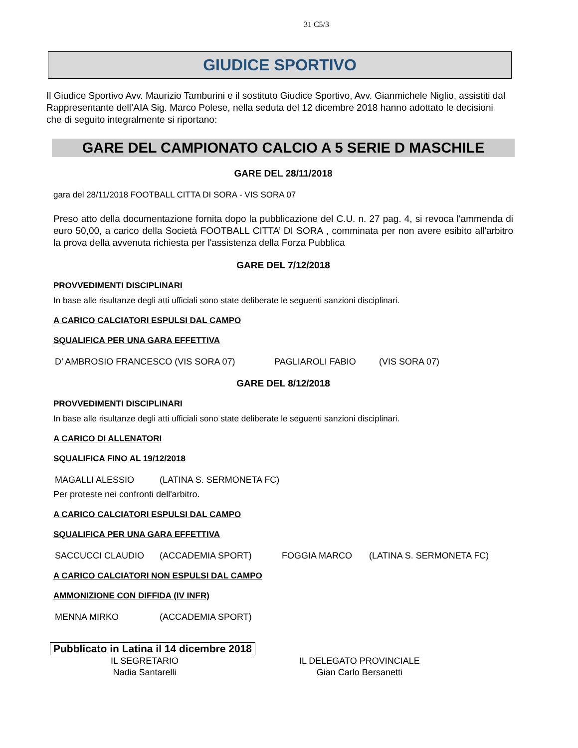31 C5/3
GIUDICE SPORTIVO
Il Giudice Sportivo Avv. Maurizio Tamburini e il sostituto Giudice Sportivo, Avv. Gianmichele Niglio, assistiti dal Rappresentante dell’AIA Sig. Marco Polese, nella seduta del 12 dicembre 2018 hanno adottato le decisioni che di seguito integralmente si riportano:
GARE DEL CAMPIONATO CALCIO A 5 SERIE D MASCHILE
GARE DEL 28/11/2018
gara del 28/11/2018 FOOTBALL CITTA DI SORA - VIS SORA 07
Preso atto della documentazione fornita dopo la pubblicazione del C.U. n. 27 pag. 4, si revoca l'ammenda di euro 50,00, a carico della Società FOOTBALL CITTA’ DI SORA , comminata per non avere esibito all'arbitro la prova della avvenuta richiesta per l'assistenza della Forza Pubblica
GARE DEL 7/12/2018
PROVVEDIMENTI DISCIPLINARI
In base alle risultanze degli atti ufficiali sono state deliberate le seguenti sanzioni disciplinari.
A CARICO CALCIATORI ESPULSI DAL CAMPO
SQUALIFICA PER UNA GARA EFFETTIVA
D’ AMBROSIO FRANCESCO (VIS SORA 07) PAGLIAROLI FABIO (VIS SORA 07)
GARE DEL 8/12/2018
PROVVEDIMENTI DISCIPLINARI
In base alle risultanze degli atti ufficiali sono state deliberate le seguenti sanzioni disciplinari.
A CARICO DI ALLENATORI
SQUALIFICA FINO AL 19/12/2018
MAGALLI ALESSIO (LATINA S. SERMONETA FC)
Per proteste nei confronti dell'arbitro.
A CARICO CALCIATORI ESPULSI DAL CAMPO
SQUALIFICA PER UNA GARA EFFETTIVA
SACCUCCI CLAUDIO (ACCADEMIA SPORT) FOGGIA MARCO (LATINA S. SERMONETA FC)
A CARICO CALCIATORI NON ESPULSI DAL CAMPO
AMMONIZIONE CON DIFFIDA (IV INFR)
MENNA MIRKO (ACCADEMIA SPORT)
Pubblicato in Latina il 14 dicembre 2018
IL SEGRETARIO
Nadia Santarelli
IL DELEGATO PROVINCIALE
Gian Carlo Bersanetti